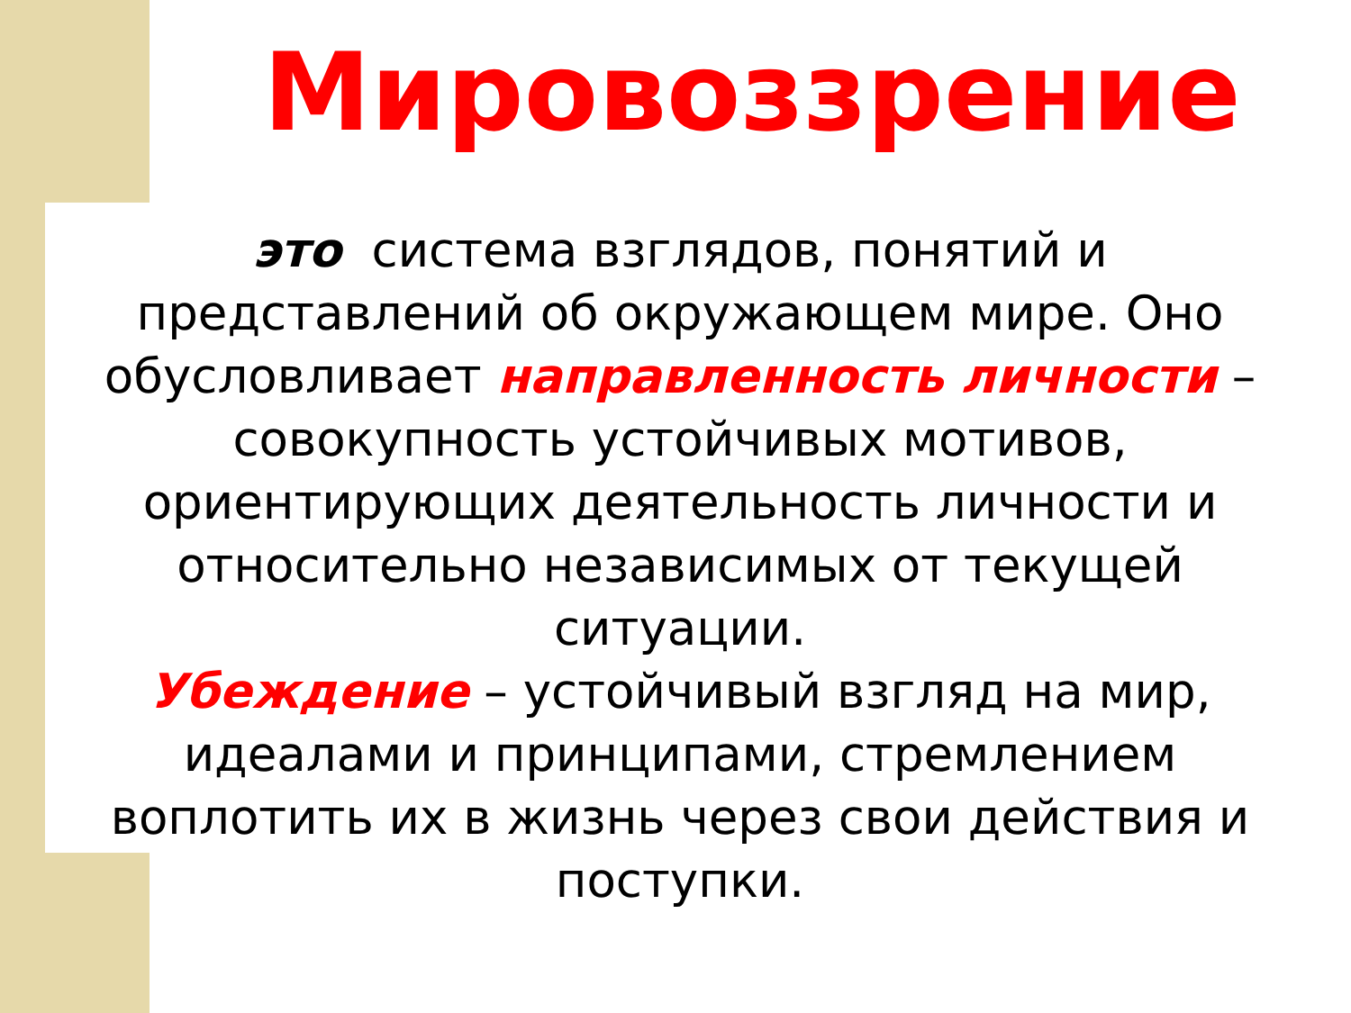Мировоззрение
это система взглядов, понятий и представлений об окружающем мире. Оно обусловливает направленность личности – совокупность устойчивых мотивов, ориентирующих деятельность личности и относительно независимых от текущей ситуации.
Убеждение – устойчивый взгляд на мир, идеалами и принципами, стремлением воплотить их в жизнь через свои действия и поступки.